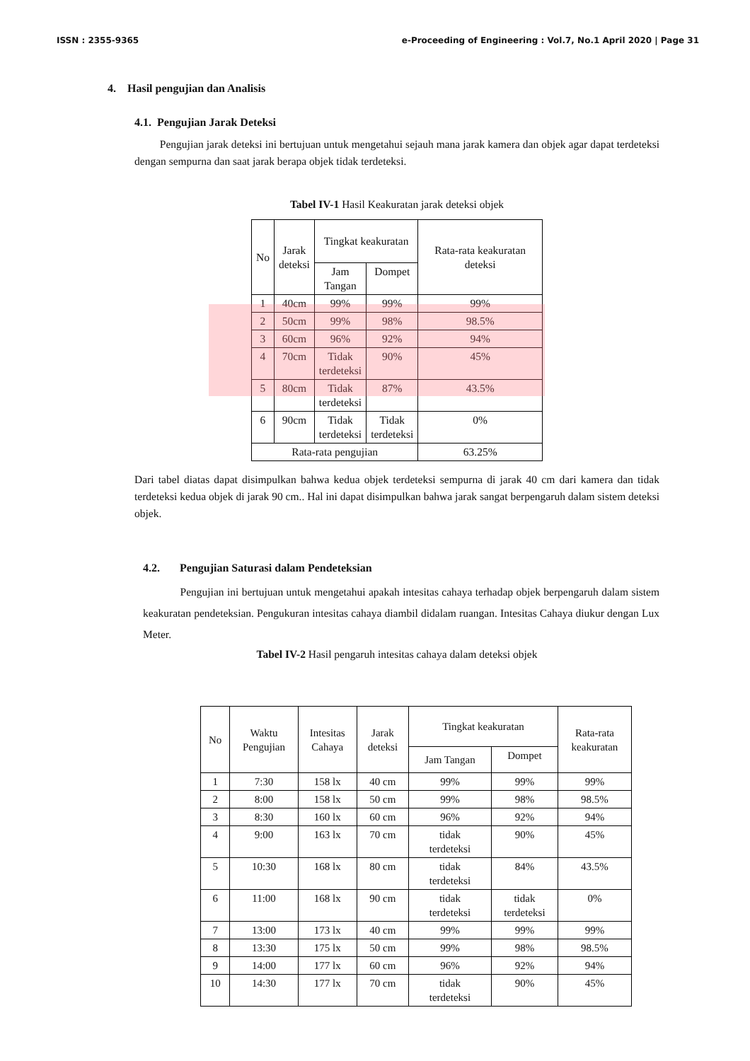ISSN : 2355-9365 e-Proceeding of Engineering : Vol.7, No.1 April 2020 | Page 31
4. Hasil pengujian dan Analisis
4.1. Pengujian Jarak Deteksi
Pengujian jarak deteksi ini bertujuan untuk mengetahui sejauh mana jarak kamera dan objek agar dapat terdeteksi dengan sempurna dan saat jarak berapa objek tidak terdeteksi.
Tabel IV-1 Hasil Keakuratan jarak deteksi objek
| No | Jarak deteksi | Tingkat keakuratan | | Rata-rata keakuratan deteksi |
| --- | --- | --- | --- | --- |
| | | Jam Tangan | Dompet | |
| 1 | 40cm | 99% | 99% | 99% |
| 2 | 50cm | 99% | 98% | 98.5% |
| 3 | 60cm | 96% | 92% | 94% |
| 4 | 70cm | Tidak terdeteksi | 90% | 45% |
| 5 | 80cm | Tidak terdeteksi | 87% | 43.5% |
| 6 | 90cm | Tidak terdeteksi | Tidak terdeteksi | 0% |
| Rata-rata pengujian | | | | 63.25% |
Dari tabel diatas dapat disimpulkan bahwa kedua objek terdeteksi sempurna di jarak 40 cm dari kamera dan tidak terdeteksi kedua objek di jarak 90 cm.. Hal ini dapat disimpulkan bahwa jarak sangat berpengaruh dalam sistem deteksi objek.
4.2. Pengujian Saturasi dalam Pendeteksian
Pengujian ini bertujuan untuk mengetahui apakah intesitas cahaya terhadap objek berpengaruh dalam sistem keakuratan pendeteksian. Pengukuran intesitas cahaya diambil didalam ruangan. Intesitas Cahaya diukur dengan Lux Meter.
Tabel IV-2 Hasil pengaruh intesitas cahaya dalam deteksi objek
| No | Waktu Pengujian | Intesitas Cahaya | Jarak deteksi | Tingkat keakuratan | | Rata-rata keakuratan |
| --- | --- | --- | --- | --- | --- | --- |
| | | | | Jam Tangan | Dompet | |
| 1 | 7:30 | 158 lx | 40 cm | 99% | 99% | 99% |
| 2 | 8:00 | 158 lx | 50 cm | 99% | 98% | 98.5% |
| 3 | 8:30 | 160 lx | 60 cm | 96% | 92% | 94% |
| 4 | 9:00 | 163 lx | 70 cm | tidak terdeteksi | 90% | 45% |
| 5 | 10:30 | 168 lx | 80 cm | tidak terdeteksi | 84% | 43.5% |
| 6 | 11:00 | 168 lx | 90 cm | tidak terdeteksi | tidak terdeteksi | 0% |
| 7 | 13:00 | 173 lx | 40 cm | 99% | 99% | 99% |
| 8 | 13:30 | 175 lx | 50 cm | 99% | 98% | 98.5% |
| 9 | 14:00 | 177 lx | 60 cm | 96% | 92% | 94% |
| 10 | 14:30 | 177 lx | 70 cm | tidak terdeteksi | 90% | 45% |